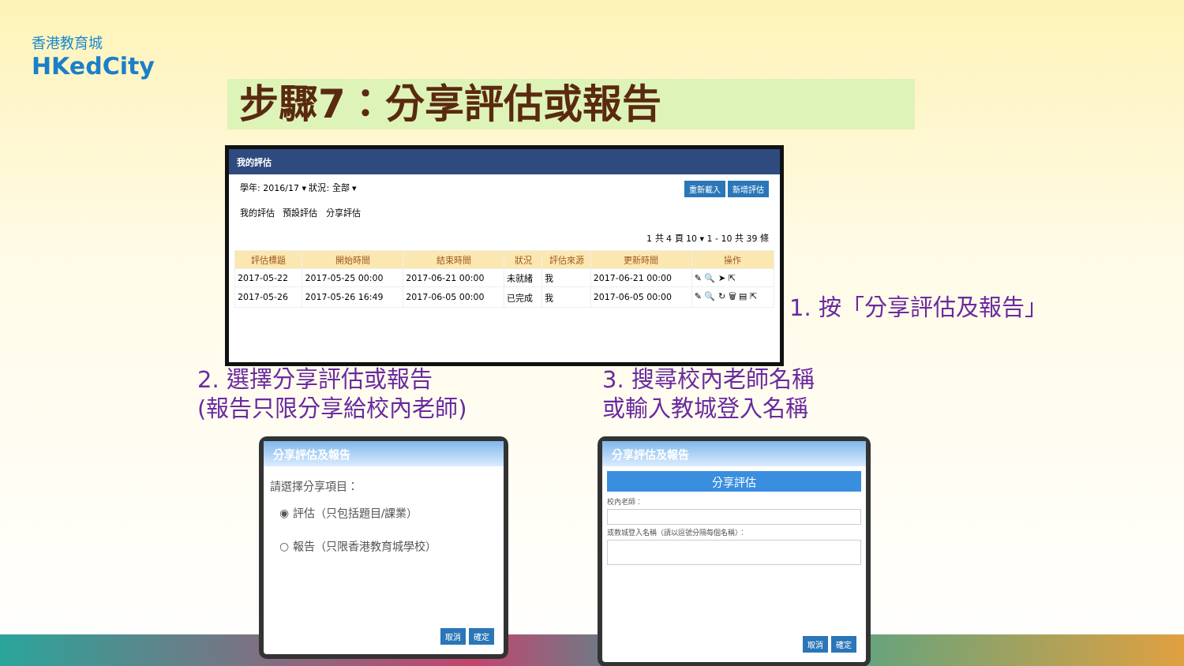香港教育城
HKedCity
步驟7：分享評估或報告
我的評估
學年: 2016/17 ▾ 狀況: 全部 ▾ 重新載入 新增評估
我的評估 預設評估 分享評估
1 共 4 頁 10 ▾ 1 - 10 共 39 條
| 評估標題 | 開始時間 | 結束時間 | 狀況 | 評估來源 | 更新時間 | 操作 |
| --- | --- | --- | --- | --- | --- | --- |
| 2017-05-22 | 2017-05-25 00:00 | 2017-06-21 00:00 | 未就緒 | 我 | 2017-06-21 00:00 | ✎ 🔍 ➤ ⇱ |
| 2017-05-26 | 2017-05-26 16:49 | 2017-06-05 00:00 | 已完成 | 我 | 2017-06-05 00:00 | ✎ 🔍 ↻ 🗑 ▤ ⇱ |
1. 按「分享評估及報告」
2. 選擇分享評估或報告
(報告只限分享給校內老師)
3. 搜尋校內老師名稱
或輸入教城登入名稱
分享評估及報告
請選擇分享項目：
◉ 評估（只包括題目/課業）
○ 報告（只限香港教育城學校）
取消 確定
分享評估及報告
分享評估
校內老師：
或教城登入名稱（請以逗號分隔每個名稱）：
取消 確定